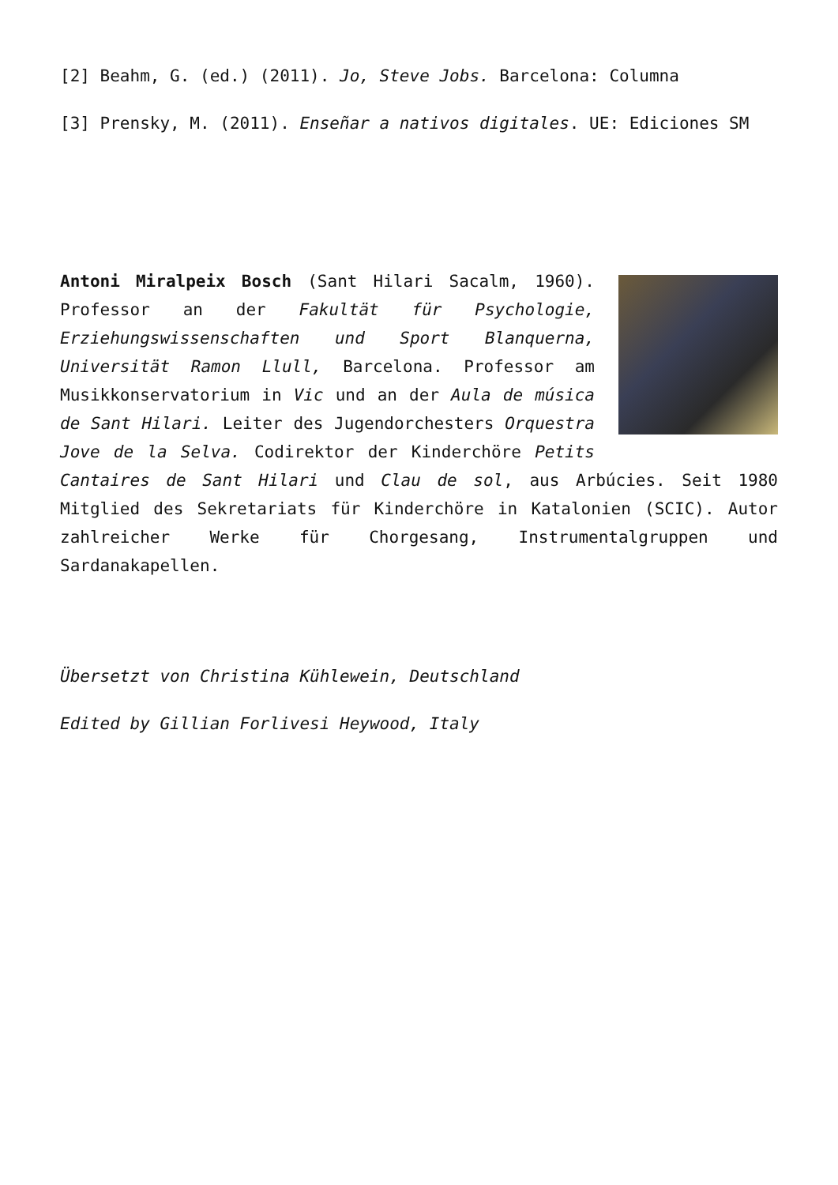[2] Beahm, G. (ed.) (2011). Jo, Steve Jobs. Barcelona: Columna
[3] Prensky, M. (2011). Enseñar a nativos digitales. UE: Ediciones SM
Antoni Miralpeix Bosch (Sant Hilari Sacalm, 1960). Professor an der Fakultät für Psychologie, Erziehungswissenschaften und Sport Blanquerna, Universität Ramon Llull, Barcelona. Professor am Musikkonservatorium in Vic und an der Aula de música de Sant Hilari. Leiter des Jugendorchesters Orquestra Jove de la Selva. Codirektor der Kinderchöre Petits Cantaires de Sant Hilari und Clau de sol, aus Arbúcies. Seit 1980 Mitglied des Sekretariats für Kinderchöre in Katalonien (SCIC). Autor zahlreicher Werke für Chorgesang, Instrumentalgruppen und Sardanakapellen.
Übersetzt von Christina Kühlewein, Deutschland
Edited by Gillian Forlivesi Heywood, Italy